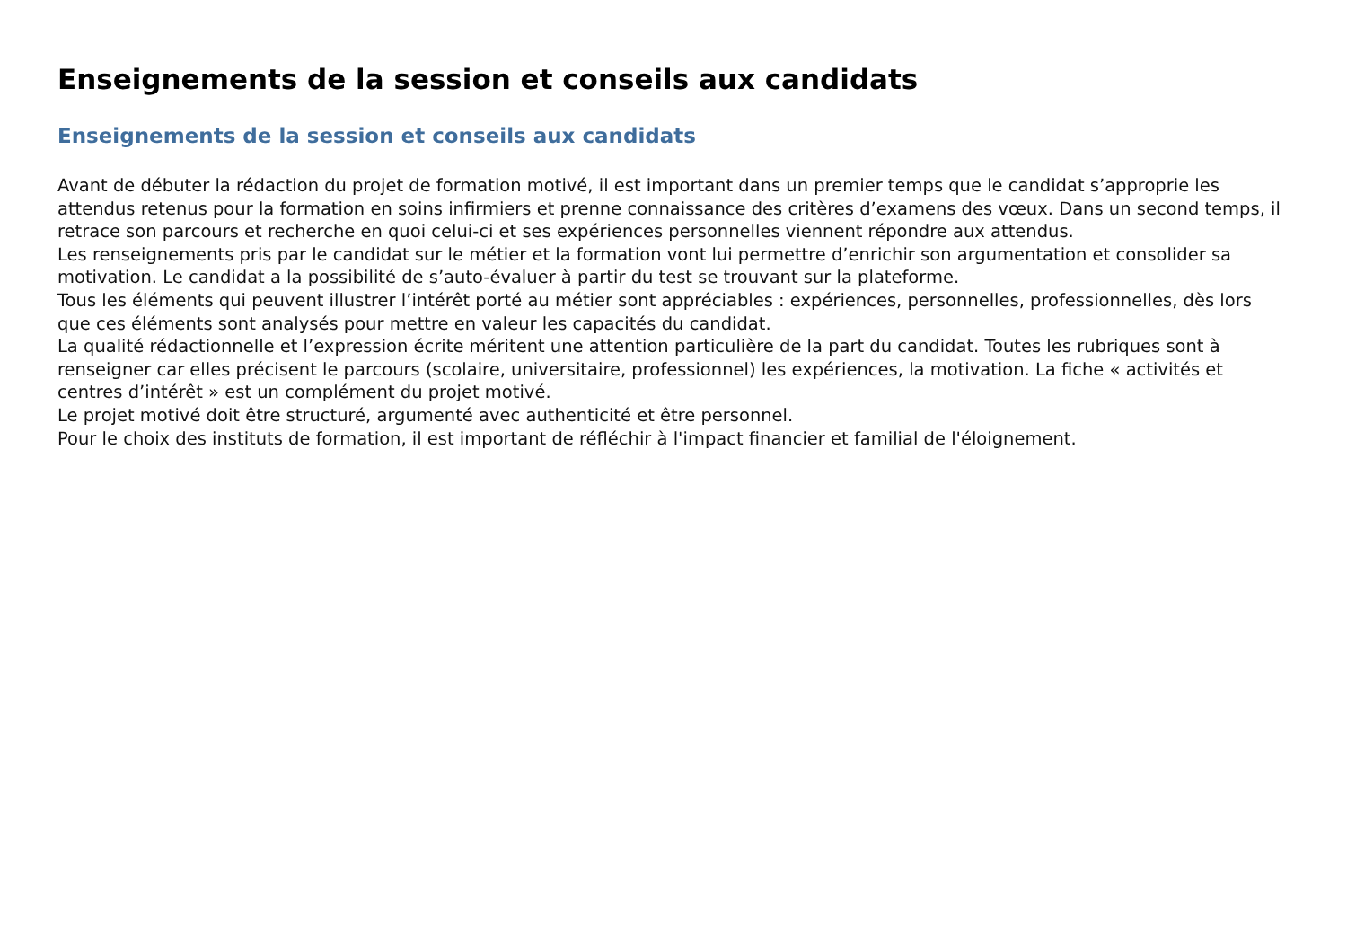Enseignements de la session et conseils aux candidats
Enseignements de la session et conseils aux candidats
Avant de débuter la rédaction du projet de formation motivé, il est important dans un premier temps que le candidat s’approprie les attendus retenus pour la formation en soins infirmiers et prenne connaissance des critères d’examens des vœux. Dans un second temps, il retrace son parcours et recherche en quoi celui-ci et ses expériences personnelles viennent répondre aux attendus.
Les renseignements pris par le candidat sur le métier et la formation vont lui permettre d’enrichir son argumentation et consolider sa motivation. Le candidat a la possibilité de s’auto-évaluer à partir du test se trouvant sur la plateforme.
Tous les éléments qui peuvent illustrer l’intérêt porté au métier sont appréciables : expériences, personnelles, professionnelles, dès lors que ces éléments sont analysés pour mettre en valeur les capacités du candidat.
La qualité rédactionnelle et l’expression écrite méritent une attention particulière de la part du candidat. Toutes les rubriques sont à renseigner car elles précisent le parcours (scolaire, universitaire, professionnel) les expériences, la motivation. La fiche « activités et centres d’intérêt » est un complément du projet motivé.
Le projet motivé doit être structuré, argumenté avec authenticité et être personnel.
Pour le choix des instituts de formation, il est important de réfléchir à l'impact financier et familial de l'éloignement.